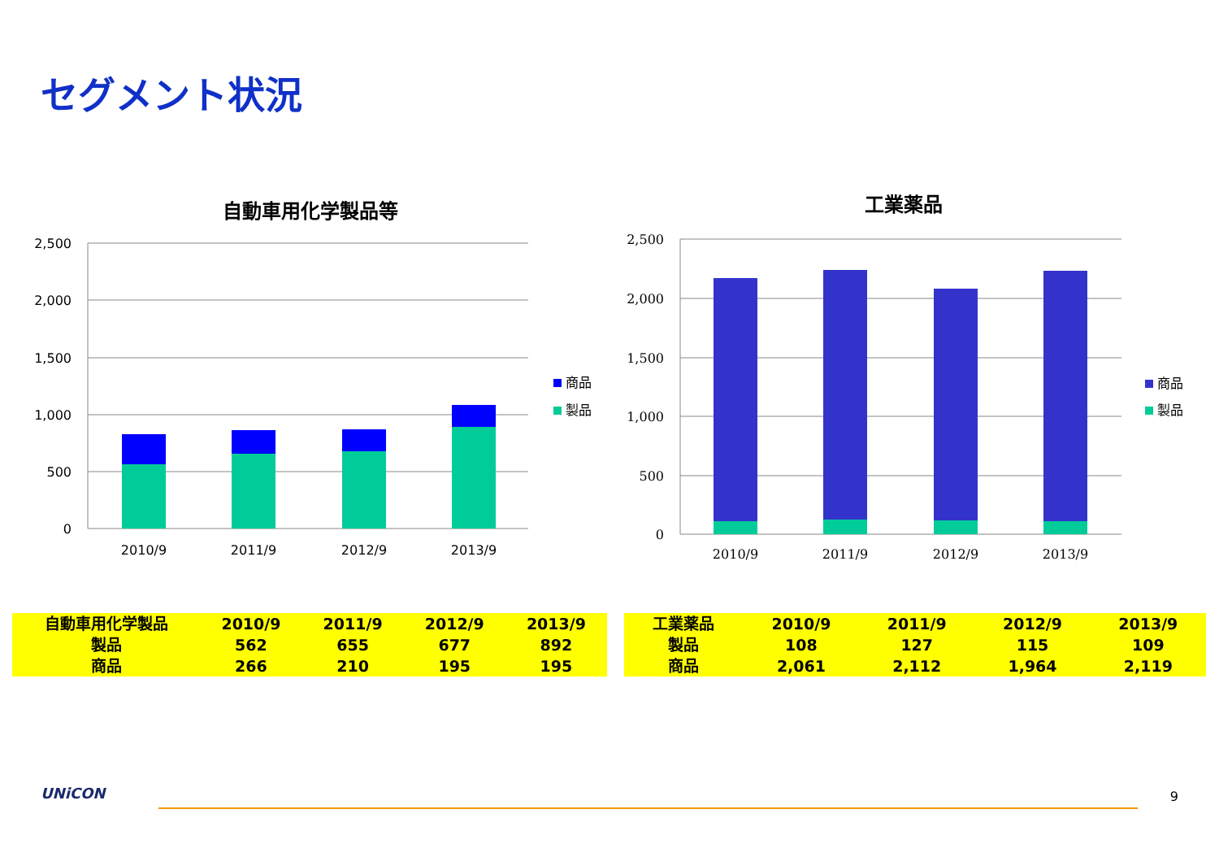セグメント状況
自動車用化学製品等
2,500
2,000
1,500
1,000
500
0
2010/9
2011/9
2012/9
2013/9
商品
製品
工業薬品
2,500
2,000
1,500
1,000
500
0
2010/9
2011/9
2012/9
2013/9
商品
製品
| 自動車用化学製品 | 2010/9 | 2011/9 | 2012/9 | 2013/9 |
| 製品 | 562 | 655 | 677 | 892 |
| 商品 | 266 | 210 | 195 | 195 |
| 工業薬品 | 2010/9 | 2011/9 | 2012/9 | 2013/9 |
| 製品 | 108 | 127 | 115 | 109 |
| 商品 | 2,061 | 2,112 | 1,964 | 2,119 |
UNiCON 9